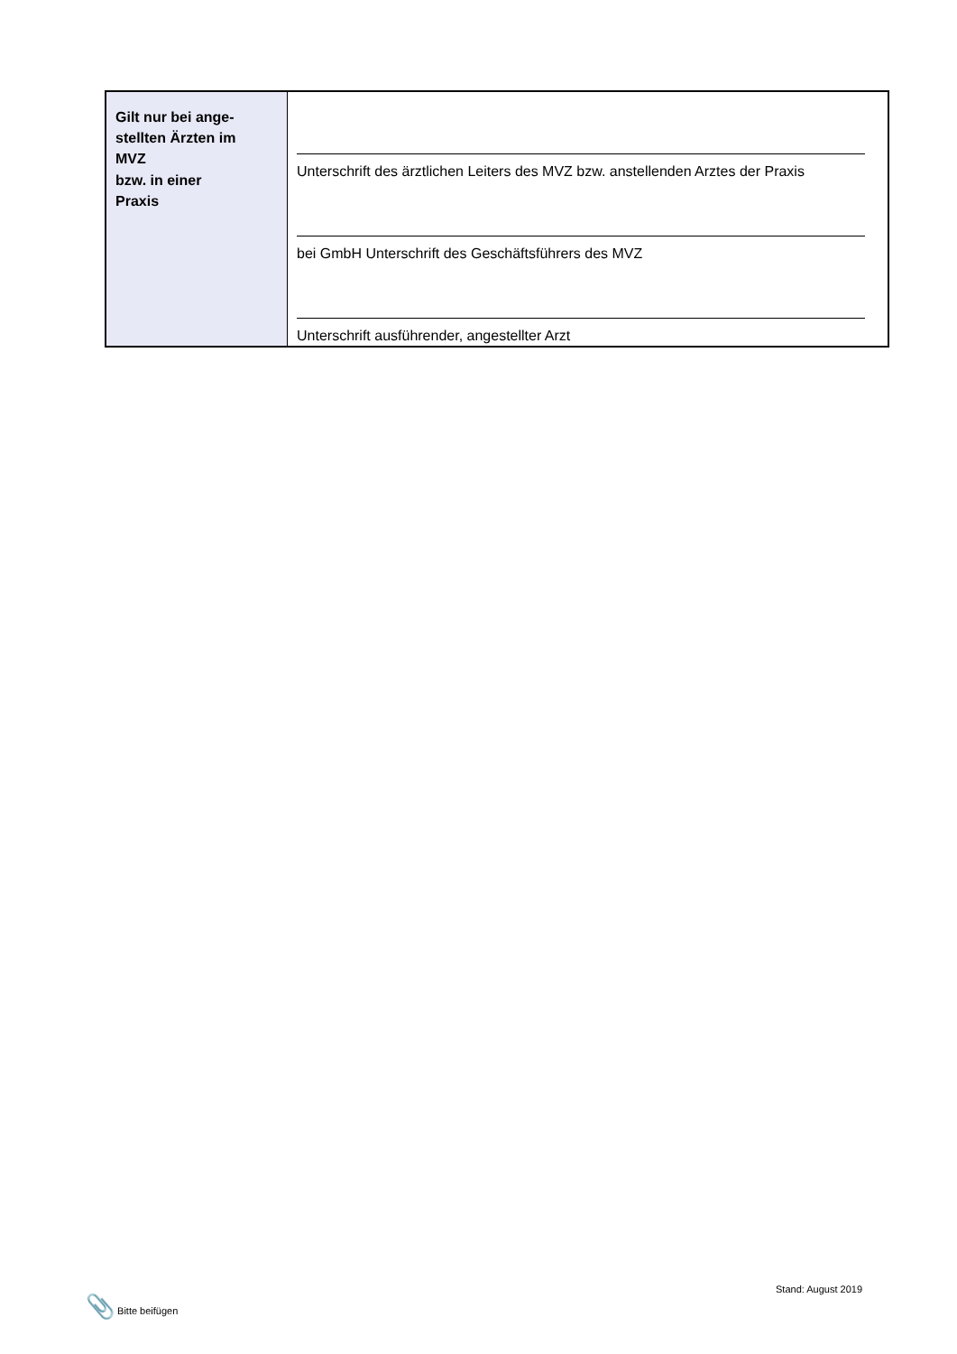| Gilt nur bei ange- stellten Ärzten im MVZ bzw. in einer Praxis | Unterschrift des ärztlichen Leiters des MVZ bzw. anstellenden Arztes der Praxis bei GmbH Unterschrift des Geschäftsführers des MVZ Unterschrift ausführender, angestellter Arzt |
📎 Bitte beifügen
Stand: August 2019